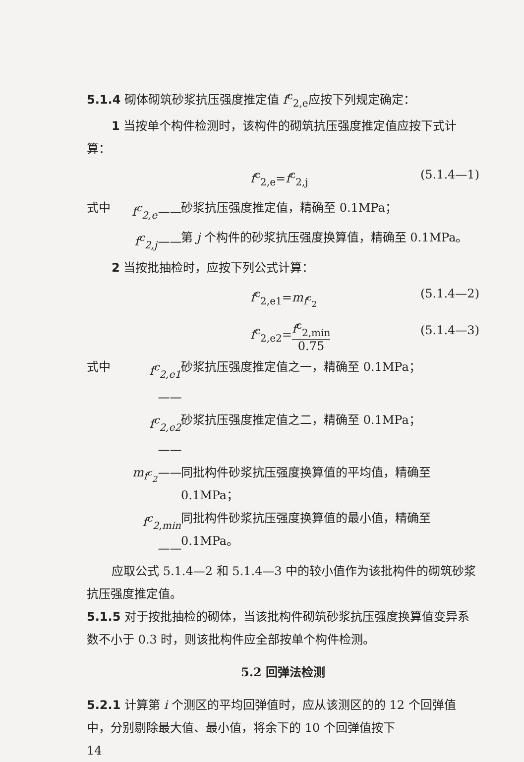5.1.4 砌体砌筑砂浆抗压强度推定值 f<sup>c</sup><sub>2,e</sub>应按下列规定确定：
1 当按单个构件检测时，该构件的砌筑抗压强度推定值应按下式计算：
f<sup>c</sup><sub>2,e</sub>=f<sup>c</sup><sub>2,j</sub> (5.1.4—1)
式中 f<sup>c</sup><sub>2,e</sub>—— 砂浆抗压强度推定值，精确至 0.1MPa；
f<sup>c</sup><sub>2,j</sub>—— 第 j 个构件的砂浆抗压强度换算值，精确至 0.1MPa。
2 当按批抽检时，应按下列公式计算：
f<sup>c</sup><sub>2,e1</sub>=m<sub>f<sup>c</sup><sub>2</sub></sub> (5.1.4—2)
f<sup>c</sup><sub>2,e2</sub>=f<sup>c</sup><sub>2,min</sub> 0.75 (5.1.4—3)
式中 f<sup>c</sup><sub>2,e1</sub>—— 砂浆抗压强度推定值之一，精确至 0.1MPa；
f<sup>c</sup><sub>2,e2</sub>—— 砂浆抗压强度推定值之二，精确至 0.1MPa；
m<sub>f<sup>c</sup><sub>2</sub></sub>—— 同批构件砂浆抗压强度换算值的平均值，精确至 0.1MPa；
f<sup>c</sup><sub>2,min</sub>—— 同批构件砂浆抗压强度换算值的最小值，精确至 0.1MPa。
应取公式 5.1.4—2 和 5.1.4—3 中的较小值作为该批构件的砌筑砂浆抗压强度推定值。
5.1.5 对于按批抽检的砌体，当该批构件砌筑砂浆抗压强度换算值变异系数不小于 0.3 时，则该批构件应全部按单个构件检测。
5.2 回弹法检测
5.2.1 计算第 i 个测区的平均回弹值时，应从该测区的的 12 个回弹值中，分别剔除最大值、最小值，将余下的 10 个回弹值按下
14